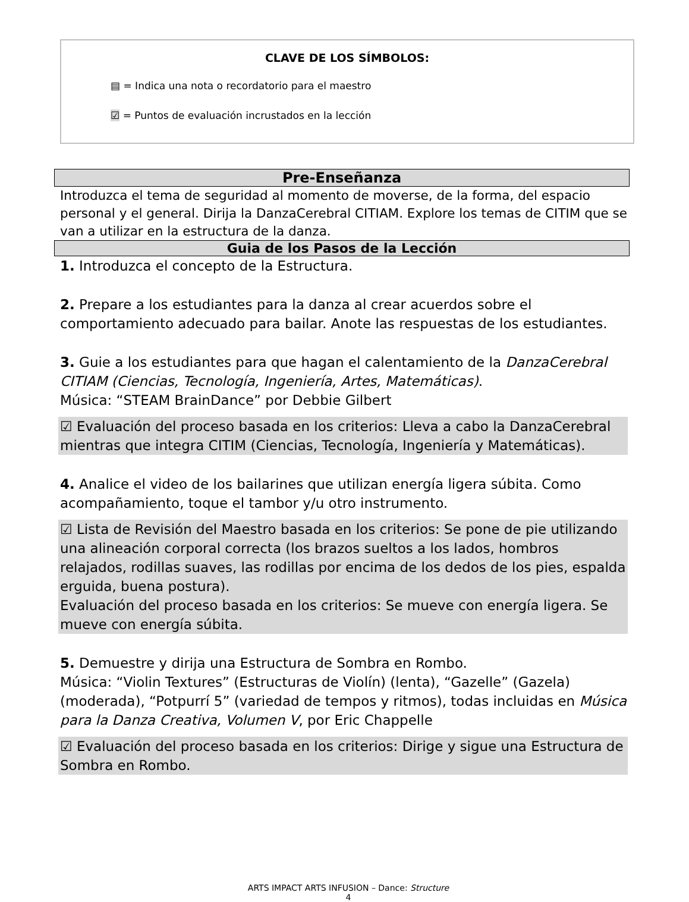CLAVE DE LOS SÍMBOLOS:
▤ = Indica una nota o recordatorio para el maestro
☑ = Puntos de evaluación incrustados en la lección
Pre-Enseñanza
Introduzca el tema de seguridad al momento de moverse, de la forma, del espacio personal y el general. Dirija la DanzaCerebral CITIAM. Explore los temas de CITIM que se van a utilizar en la estructura de la danza.
Guia de los Pasos de la Lección
1. Introduzca el concepto de la Estructura.
2. Prepare a los estudiantes para la danza al crear acuerdos sobre el comportamiento adecuado para bailar. Anote las respuestas de los estudiantes.
3. Guie a los estudiantes para que hagan el calentamiento de la DanzaCerebral CITIAM (Ciencias, Tecnología, Ingeniería, Artes, Matemáticas).
Música: “STEAM BrainDance” por Debbie Gilbert
☑ Evaluación del proceso basada en los criterios: Lleva a cabo la DanzaCerebral mientras que integra CITIM (Ciencias, Tecnología, Ingeniería y Matemáticas).
4. Analice el video de los bailarines que utilizan energía ligera súbita. Como acompañamiento, toque el tambor y/u otro instrumento.
☑ Lista de Revisión del Maestro basada en los criterios: Se pone de pie utilizando una alineación corporal correcta (los brazos sueltos a los lados, hombros relajados, rodillas suaves, las rodillas por encima de los dedos de los pies, espalda erguida, buena postura).
Evaluación del proceso basada en los criterios: Se mueve con energía ligera. Se mueve con energía súbita.
5. Demuestre y dirija una Estructura de Sombra en Rombo.
Música: “Violin Textures” (Estructuras de Violín) (lenta), “Gazelle” (Gazela) (moderada), “Potpurrí 5” (variedad de tempos y ritmos), todas incluidas en Música para la Danza Creativa, Volumen V, por Eric Chappelle
☑ Evaluación del proceso basada en los criterios: Dirige y sigue una Estructura de Sombra en Rombo.
ARTS IMPACT ARTS INFUSION – Dance: Structure
4